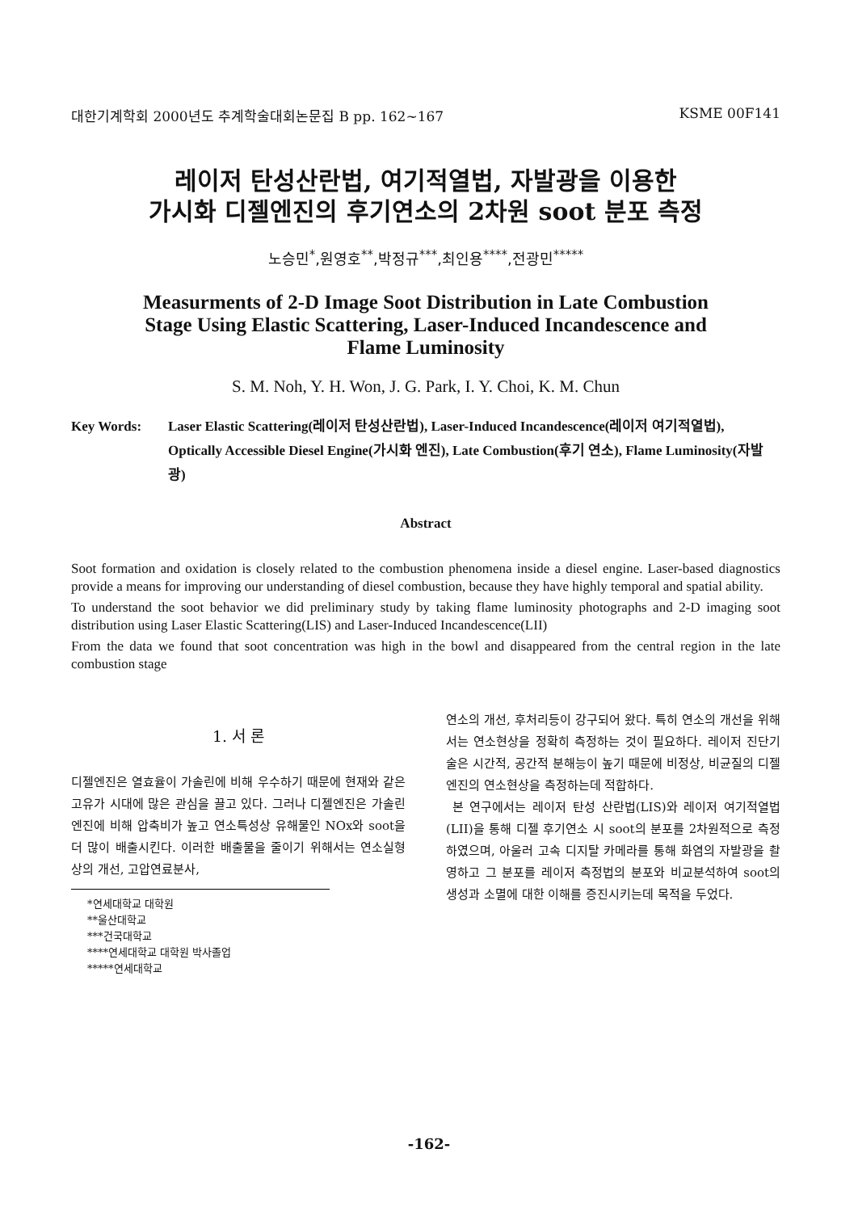대한기계학회 2000년도 추계학술대회논문집 B pp. 162~167 KSME 00F141
레이저 탄성산란법, 여기적열법, 자발광을 이용한
가시화 디젤엔진의 후기연소의 2차원 soot 분포 측정
노승민<sup>*</sup>,원영호<sup>**</sup>,박정규<sup>***</sup>,최인용<sup>****</sup>,전광민<sup>*****</sup>
Measurments of 2-D Image Soot Distribution in Late Combustion
Stage Using Elastic Scattering, Laser-Induced Incandescence and
Flame Luminosity
S. M. Noh, Y. H. Won, J. G. Park, I. Y. Choi, K. M. Chun
Key Words: Laser Elastic Scattering(레이저 탄성산란법), Laser-Induced Incandescence(레이저 여기적열법), Optically Accessible Diesel Engine(가시화 엔진), Late Combustion(후기 연소), Flame Luminosity(자발광)
Abstract
Soot formation and oxidation is closely related to the combustion phenomena inside a diesel engine. Laser-based diagnostics provide a means for improving our understanding of diesel combustion, because they have highly temporal and spatial ability.
To understand the soot behavior we did preliminary study by taking flame luminosity photographs and 2-D imaging soot distribution using Laser Elastic Scattering(LIS) and Laser-Induced Incandescence(LII)
From the data we found that soot concentration was high in the bowl and disappeared from the central region in the late combustion stage
1. 서 론
디젤엔진은 열효율이 가솔린에 비해 우수하기 때문에 현재와 같은 고유가 시대에 많은 관심을 끌고 있다. 그러나 디젤엔진은 가솔린엔진에 비해 압축비가 높고 연소특성상 유해물인 NOx와 soot을 더 많이 배출시킨다. 이러한 배출물을 줄이기 위해서는 연소실형상의 개선, 고압연료분사,
*연세대학교 대학원
**울산대학교
***건국대학교
****연세대학교 대학원 박사졸업
*****연세대학교
연소의 개선, 후처리등이 강구되어 왔다. 특히 연소의 개선을 위해서는 연소현상을 정확히 측정하는 것이 필요하다. 레이저 진단기술은 시간적, 공간적 분해능이 높기 때문에 비정상, 비균질의 디젤엔진의 연소현상을 측정하는데 적합하다.
본 연구에서는 레이저 탄성 산란법(LIS)와 레이저 여기적열법(LII)을 통해 디젤 후기연소 시 soot의 분포를 2차원적으로 측정하였으며, 아울러 고속 디지탈 카메라를 통해 화염의 자발광을 촬영하고 그 분포를 레이저 측정법의 분포와 비교분석하여 soot의 생성과 소멸에 대한 이해를 증진시키는데 목적을 두었다.
-162-